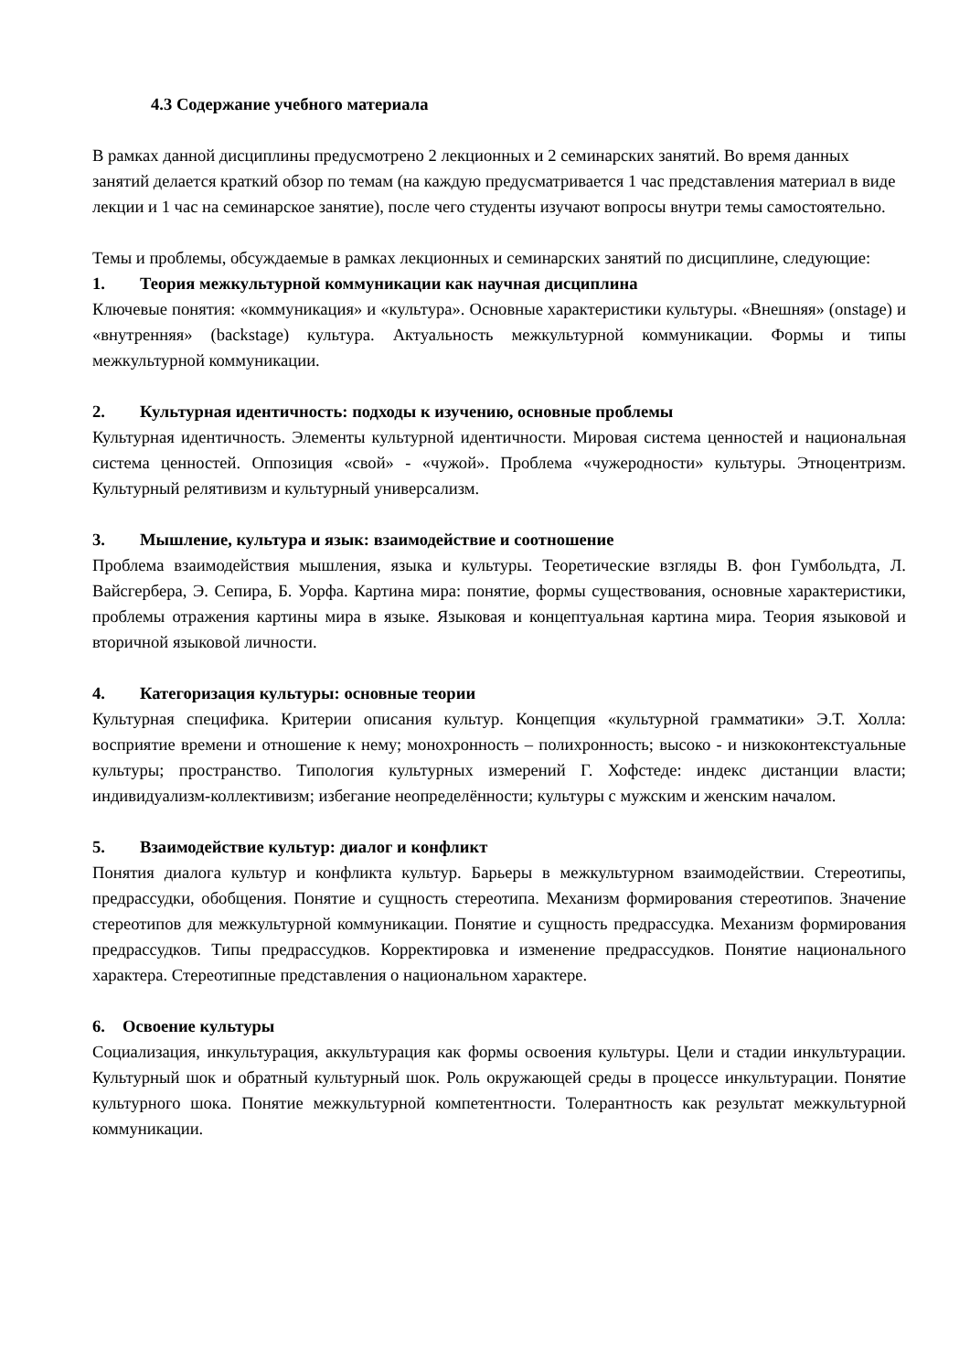4.3 Содержание учебного материала
В рамках данной дисциплины предусмотрено 2 лекционных и 2 семинарских занятий. Во время данных занятий делается краткий обзор по темам (на каждую предусматривается 1 час представления материал в виде лекции и 1 час на семинарское занятие), после чего студенты изучают вопросы внутри темы самостоятельно.
Темы и проблемы, обсуждаемые в рамках лекционных и семинарских занятий по дисциплине, следующие:
1. Теория межкультурной коммуникации как научная дисциплина
Ключевые понятия: «коммуникация» и «культура». Основные характеристики культуры. «Внешняя» (onstage) и «внутренняя» (backstage) культура. Актуальность межкультурной коммуникации. Формы и типы межкультурной коммуникации.
2. Культурная идентичность: подходы к изучению, основные проблемы
Культурная идентичность. Элементы культурной идентичности. Мировая система ценностей и национальная система ценностей. Оппозиция «свой» - «чужой». Проблема «чужеродности» культуры. Этноцентризм. Культурный релятивизм и культурный универсализм.
3. Мышление, культура и язык: взаимодействие и соотношение
Проблема взаимодействия мышления, языка и культуры. Теоретические взгляды В. фон Гумбольдта, Л. Вайсгербера, Э. Сепира, Б. Уорфа. Картина мира: понятие, формы существования, основные характеристики, проблемы отражения картины мира в языке. Языковая и концептуальная картина мира. Теория языковой и вторичной языковой личности.
4. Категоризация культуры: основные теории
Культурная специфика. Критерии описания культур. Концепция «культурной грамматики» Э.Т. Холла: восприятие времени и отношение к нему; монохронность – полихронность; высоко - и низкоконтекстуальные культуры; пространство. Типология культурных измерений Г. Хофстеде: индекс дистанции власти; индивидуализм-коллективизм; избегание неопределённости; культуры с мужским и женским началом.
5. Взаимодействие культур: диалог и конфликт
Понятия диалога культур и конфликта культур. Барьеры в межкультурном взаимодействии. Стереотипы, предрассудки, обобщения. Понятие и сущность стереотипа. Механизм формирования стереотипов. Значение стереотипов для межкультурной коммуникации. Понятие и сущность предрассудка. Механизм формирования предрассудков. Типы предрассудков. Корректировка и изменение предрассудков. Понятие национального характера. Стереотипные представления о национальном характере.
6. Освоение культуры
Социализация, инкультурация, аккультурация как формы освоения культуры. Цели и стадии инкультурации. Культурный шок и обратный культурный шок. Роль окружающей среды в процессе инкультурации. Понятие культурного шока. Понятие межкультурной компетентности. Толерантность как результат межкультурной коммуникации.